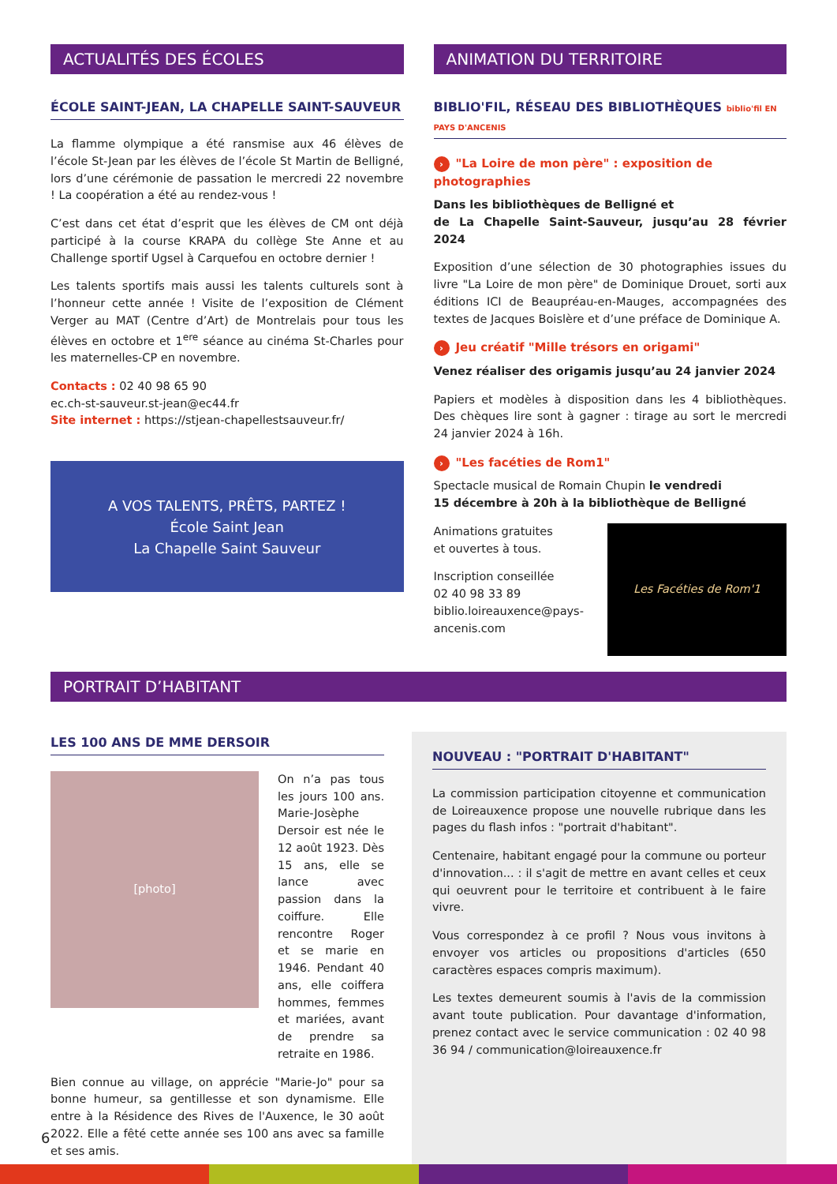ACTUALITÉS DES ÉCOLES
ÉCOLE SAINT-JEAN, LA CHAPELLE SAINT-SAUVEUR
La flamme olympique a été ransmise aux 46 élèves de l’école St-Jean par les élèves de l’école St Martin de Belligné, lors d’une cérémonie de passation le mercredi 22 novembre ! La coopération a été au rendez-vous !
C’est dans cet état d’esprit que les élèves de CM ont déjà participé à la course KRAPA du collège Ste Anne et au Challenge sportif Ugsel à Carquefou en octobre dernier !
Les talents sportifs mais aussi les talents culturels sont à l’honneur cette année ! Visite de l’exposition de Clément Verger au MAT (Centre d’Art) de Montrelais pour tous les élèves en octobre et 1<sup>ere</sup> séance au cinéma St-Charles pour les maternelles-CP en novembre.
Contacts : 02 40 98 65 90
ec.ch-st-sauveur.st-jean@ec44.fr
Site internet : https://stjean-chapellestsauveur.fr/
A VOS TALENTS, PRÊTS, PARTEZ !
École Saint Jean
La Chapelle Saint Sauveur
ANIMATION DU TERRITOIRE
BIBLIO'FIL, RÉSEAU DES BIBLIOTHÈQUES biblio'fil EN PAYS D'ANCENIS
› "La Loire de mon père" : exposition de photographies
Dans les bibliothèques de Belligné et
de La Chapelle Saint-Sauveur, jusqu’au 28 février 2024
Exposition d’une sélection de 30 photographies issues du livre "La Loire de mon père" de Dominique Drouet, sorti aux éditions ICI de Beaupréau-en-Mauges, accompagnées des textes de Jacques Boislère et d’une préface de Dominique A.
› Jeu créatif "Mille trésors en origami"
Venez réaliser des origamis jusqu’au 24 janvier 2024
Papiers et modèles à disposition dans les 4 bibliothèques. Des chèques lire sont à gagner : tirage au sort le mercredi 24 janvier 2024 à 16h.
› "Les facéties de Rom1"
Spectacle musical de Romain Chupin le vendredi
15 décembre à 20h à la bibliothèque de Belligné
Animations gratuites
et ouvertes à tous.
Inscription conseillée
02 40 98 33 89
biblio.loireauxence@pays-ancenis.com
Les Facéties de Rom'1
PORTRAIT D’HABITANT
LES 100 ANS DE MME DERSOIR
[photo]
On n’a pas tous les jours 100 ans. Marie-Josèphe Dersoir est née le 12 août 1923. Dès 15 ans, elle se lance avec passion dans la coiffure. Elle rencontre Roger et se marie en 1946. Pendant 40 ans, elle coiffera hommes, femmes et mariées, avant de prendre sa retraite en 1986.
Bien connue au village, on apprécie "Marie-Jo" pour sa bonne humeur, sa gentillesse et son dynamisme. Elle entre à la Résidence des Rives de l'Auxence, le 30 août 2022. Elle a fêté cette année ses 100 ans avec sa famille et ses amis.
NOUVEAU : "PORTRAIT D'HABITANT"
La commission participation citoyenne et communication de Loireauxence propose une nouvelle rubrique dans les pages du flash infos : "portrait d'habitant".
Centenaire, habitant engagé pour la commune ou porteur d'innovation... : il s'agit de mettre en avant celles et ceux qui oeuvrent pour le territoire et contribuent à le faire vivre.
Vous correspondez à ce profil ? Nous vous invitons à envoyer vos articles ou propositions d'articles (650 caractères espaces compris maximum).
Les textes demeurent soumis à l'avis de la commission avant toute publication. Pour davantage d'information, prenez contact avec le service communication : 02 40 98 36 94 / communication@loireauxence.fr
6